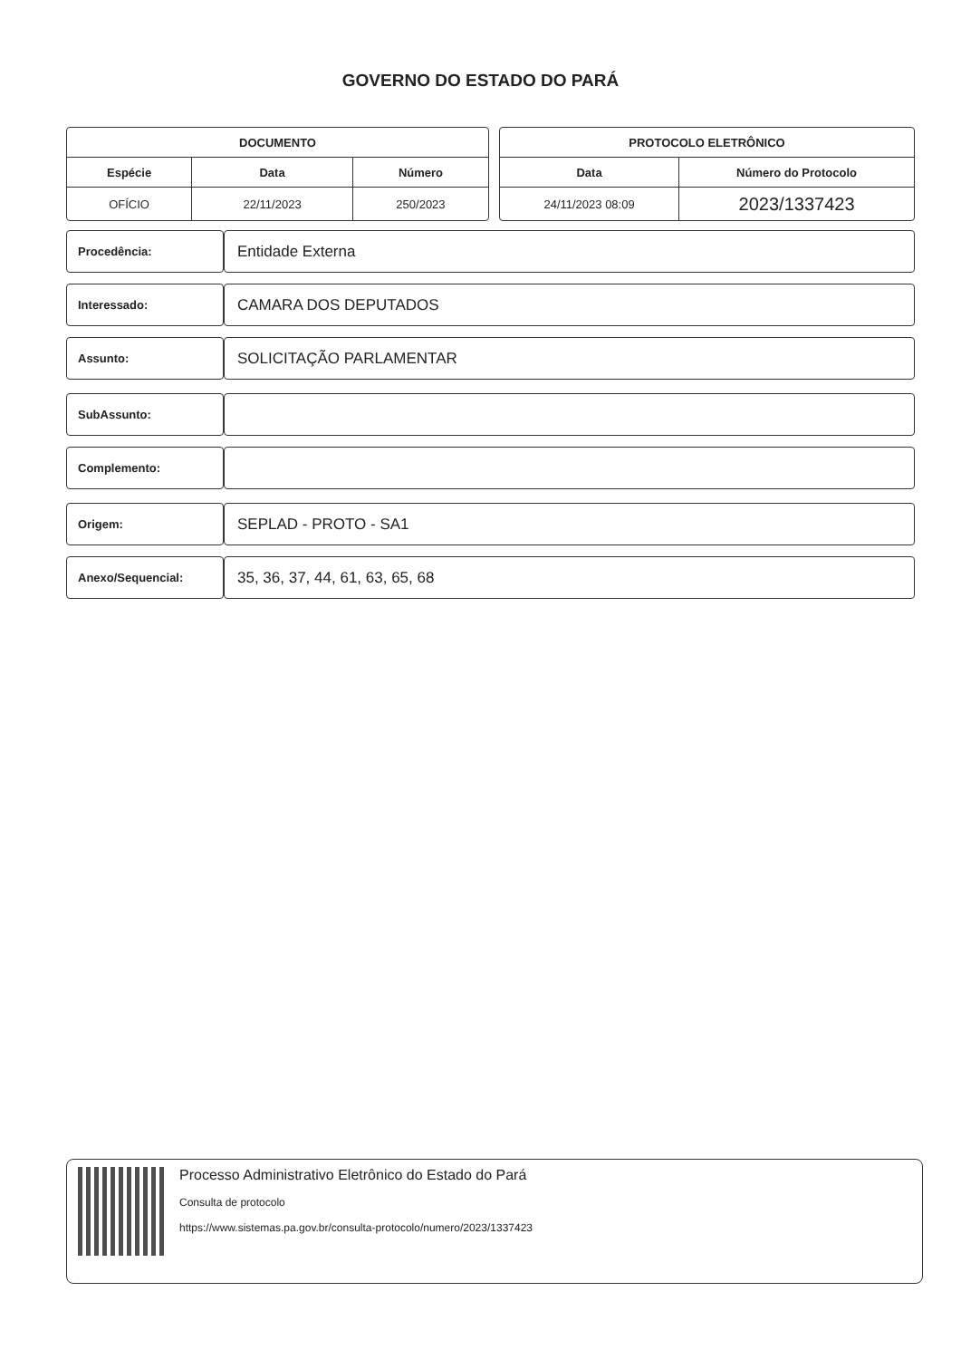GOVERNO DO ESTADO DO PARÁ
| DOCUMENTO | | |
| --- | --- | --- |
| Espécie | Data | Número |
| OFÍCIO | 22/11/2023 | 250/2023 |
| PROTOCOLO ELETRÔNICO | |
| --- | --- |
| Data | Número do Protocolo |
| 24/11/2023 08:09 | 2023/1337423 |
Procedência:
Entidade Externa
Interessado:
CAMARA DOS DEPUTADOS
Assunto:
SOLICITAÇÃO PARLAMENTAR
SubAssunto:
Complemento:
Origem:
SEPLAD - PROTO - SA1
Anexo/Sequencial:
35, 36, 37, 44, 61, 63, 65, 68
Processo Administrativo Eletrônico do Estado do Pará
Consulta de protocolo
https://www.sistemas.pa.gov.br/consulta-protocolo/numero/2023/1337423